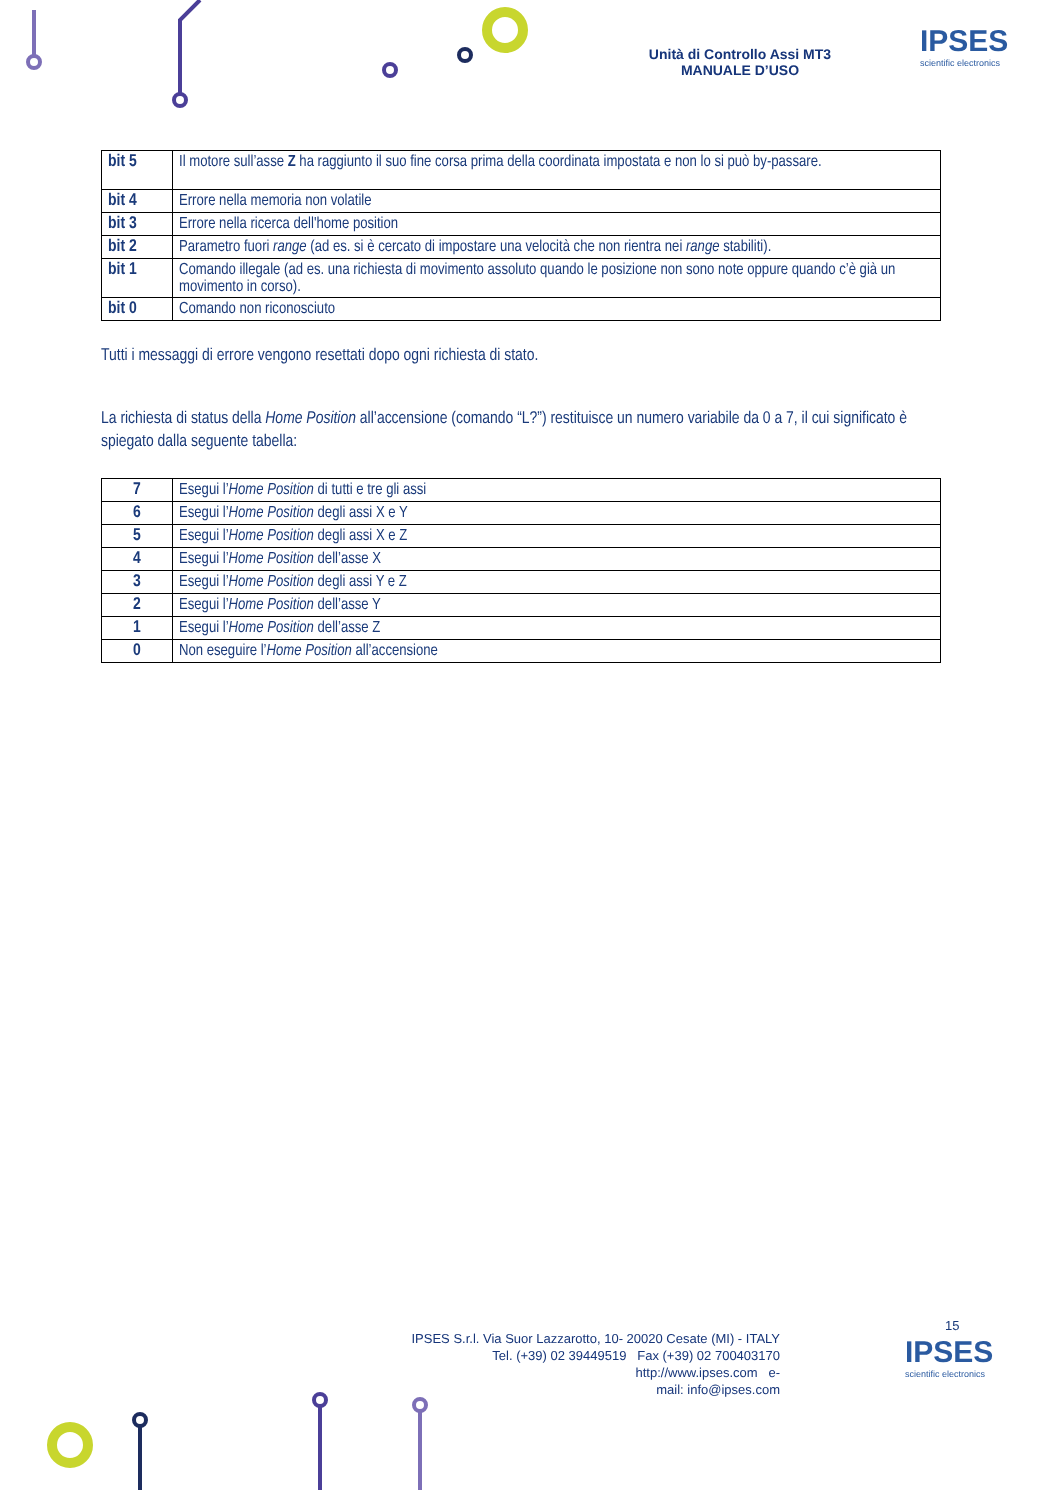Unità di Controllo Assi MT3
MANUALE D’USO
IPSES
scientific electronics
| bit 5 | Il motore sull’asse Z ha raggiunto il suo fine corsa prima della coordinata impostata e non lo si può by-passare. |
| bit 4 | Errore nella memoria non volatile |
| bit 3 | Errore nella ricerca dell'home position |
| bit 2 | Parametro fuori range (ad es. si è cercato di impostare una velocità che non rientra nei range stabiliti). |
| bit 1 | Comando illegale (ad es. una richiesta di movimento assoluto quando le posizione non sono note oppure quando c’è già un movimento in corso). |
| bit 0 | Comando non riconosciuto |
Tutti i messaggi di errore vengono resettati dopo ogni richiesta di stato.
La richiesta di status della Home Position all’accensione (comando “L?”) restituisce un numero variabile da 0 a 7, il cui significato è spiegato dalla seguente tabella:
| 7 | Esegui l’ Home Position di tutti e tre gli assi |
| 6 | Esegui l’ Home Position degli assi X e Y |
| 5 | Esegui l’ Home Position degli assi X e Z |
| 4 | Esegui l’ Home Position dell’asse X |
| 3 | Esegui l’ Home Position degli assi Y e Z |
| 2 | Esegui l’ Home Position dell’asse Y |
| 1 | Esegui l’ Home Position dell’asse Z |
| 0 | Non eseguire l’ Home Position all’accensione |
15
IPSES S.r.l. Via Suor Lazzarotto, 10- 20020 Cesate (MI) - ITALY
Tel. (+39) 02 39449519 Fax (+39) 02 700403170
http://www.ipses.com e-
mail: info@ipses.com
IPSES
scientific electronics